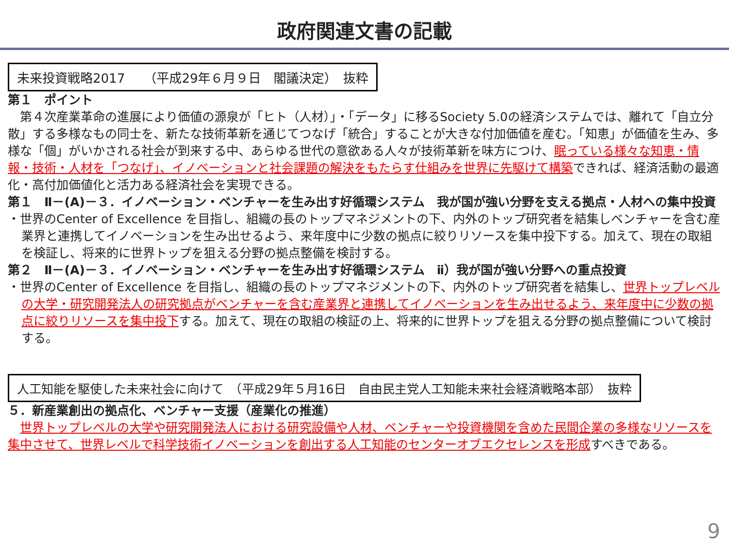政府関連文書の記載
未来投資戦略2017　　（平成29年６月９日　閣議決定）　抜粋
第１　ポイント
　第４次産業革命の進展により価値の源泉が「ヒト（人材）」・「データ」に移るSociety 5.0の経済システムでは、離れて「自立分散」する多様なもの同士を、新たな技術革新を通じてつなげ「統合」することが大きな付加価値を産む。「知恵」が価値を生み、多様な「個」がいかされる社会が到来する中、あらゆる世代の意欲ある人々が技術革新を味方につけ、眠っている様々な知恵・情報・技術・人材を「つなげ」、イノベーションと社会課題の解決をもたらす仕組みを世界に先駆けて構築できれば、経済活動の最適化・高付加価値化と活力ある経済社会を実現できる。
第１　Ⅱ－(A)－３．イノベーション・ベンチャーを生み出す好循環システム　我が国が強い分野を支える拠点・人材への集中投資
・世界のCenter of Excellence を目指し、組織の長のトップマネジメントの下、内外のトップ研究者を結集しベンチャーを含む産業界と連携してイノベーションを生み出せるよう、来年度中に少数の拠点に絞りリソースを集中投下する。加えて、現在の取組を検証し、将来的に世界トップを狙える分野の拠点整備を検討する。
第２　Ⅱ－(A)－３．イノベーション・ベンチャーを生み出す好循環システム　ⅱ）我が国が強い分野への重点投資
・世界のCenter of Excellence を目指し、組織の長のトップマネジメントの下、内外のトップ研究者を結集し、世界トップレベルの大学・研究開発法人の研究拠点がベンチャーを含む産業界と連携してイノベーションを生み出せるよう、来年度中に少数の拠点に絞りリソースを集中投下する。加えて、現在の取組の検証の上、将来的に世界トップを狙える分野の拠点整備について検討する。
人工知能を駆使した未来社会に向けて　（平成29年５月16日　自由民主党人工知能未来社会経済戦略本部）　抜粋
５．新産業創出の拠点化、ベンチャー支援（産業化の推進）
　世界トップレベルの大学や研究開発法人における研究設備や人材、ベンチャーや投資機関を含めた民間企業の多様なリソースを集中させて、世界レベルで科学技術イノベーションを創出する人工知能のセンターオブエクセレンスを形成すべきである。
9